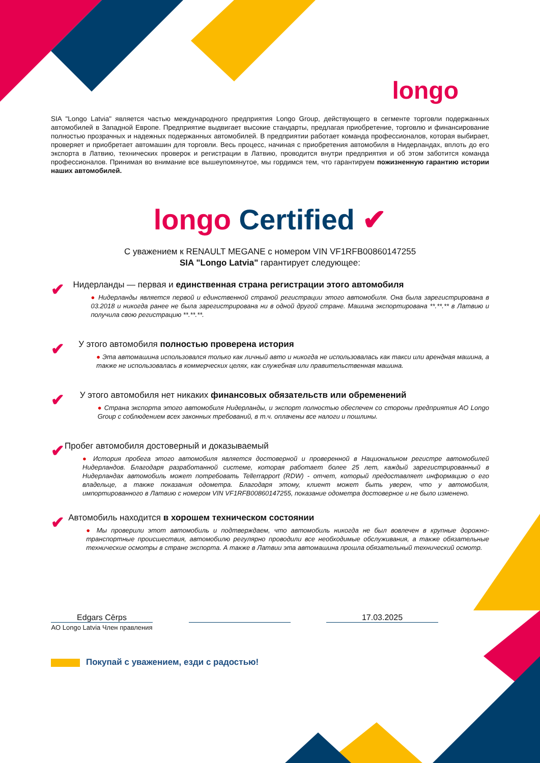longo
SIA "Longo Latvia" является частью международного предприятия Longo Group, действующего в сегменте торговли подержанных автомобилей в Западной Европе. Предприятие выдвигает высокие стандарты, предлагая приобретение, торговлю и финансирование полностью прозрачных и надежных подержанных автомобилей. В предприятии работает команда профессионалов, которая выбирает, проверяет и приобретает автомашин для торговли. Весь процесс, начиная с приобретения автомобиля в Нидерландах, вплоть до его экспорта в Латвию, технических проверок и регистрации в Латвию, проводится внутри предприятия и об этом заботится команда профессионалов. Принимая во внимание все вышеупомянутое, мы гордимся тем, что гарантируем пожизненную гарантию истории наших автомобилей.
longo Certified ✔
С уважением к RENAULT MEGANE с номером VIN VF1RFB00860147255
SIA "Longo Latvia" гарантирует следующее:
✔
Нидерланды — первая и единственная страна регистрации этого автомобиля
● Нидерланды является первой и единственной страной регистрации этого автомобиля. Она была зарегистрирована в 03.2018 и никогда ранее не была зарегистрирована ни в одной другой стране. Машина экспортирована **.**.** в Латвию и получила свою регистрацию **.**.**.
✔
У этого автомобиля полностью проверена история
● Эта автомашина использовался только как личный авто и никогда не использовалась как такси или арендная машина, а также не использовалась в коммерческих целях, как служебная или правительственная машина.
✔
У этого автомобиля нет никаких финансовых обязательств или обременений
● Страна экспорта этого автомобиля Нидерланды, и экспорт полностью обеспечен со стороны предприятия AO Longo Group с соблюдением всех законных требований, в т.ч. оплачены все налоги и пошлины.
✔
Пробег автомобиля достоверный и доказываемый
● История пробега этого автомобиля является достоверной и проверенной в Национальном регистре автомобилей Нидерландов. Благодаря разработанной системе, которая работает более 25 лет, каждый зарегистрированный в Нидерландах автомобиль может потребовать Tellerrapport (RDW) - отчет, который предоставляет информацию о его владельце, а также показания одометра. Благодаря этому, клиент может быть уверен, что у автомобиля, импортированного в Латвию с номером VIN VF1RFB00860147255, показание одометра достоверное и не было изменено.
✔
Автомобиль находится в хорошем техническом состоянии
● Мы проверили этот автомобиль и подтверждаем, что автомобиль никогда не был вовлечен в крупные дорожно-транспортные происшествия, автомобилю регулярно проводили все необходимые обслуживания, а также обязательные технические осмотры в стране экспорта. А также в Латвии эта автомашина прошла обязательный технический осмотр.
Edgars Cērps
AO Longo Latvia Член правления
17.03.2025
Покупай с уважением, езди с радостью!